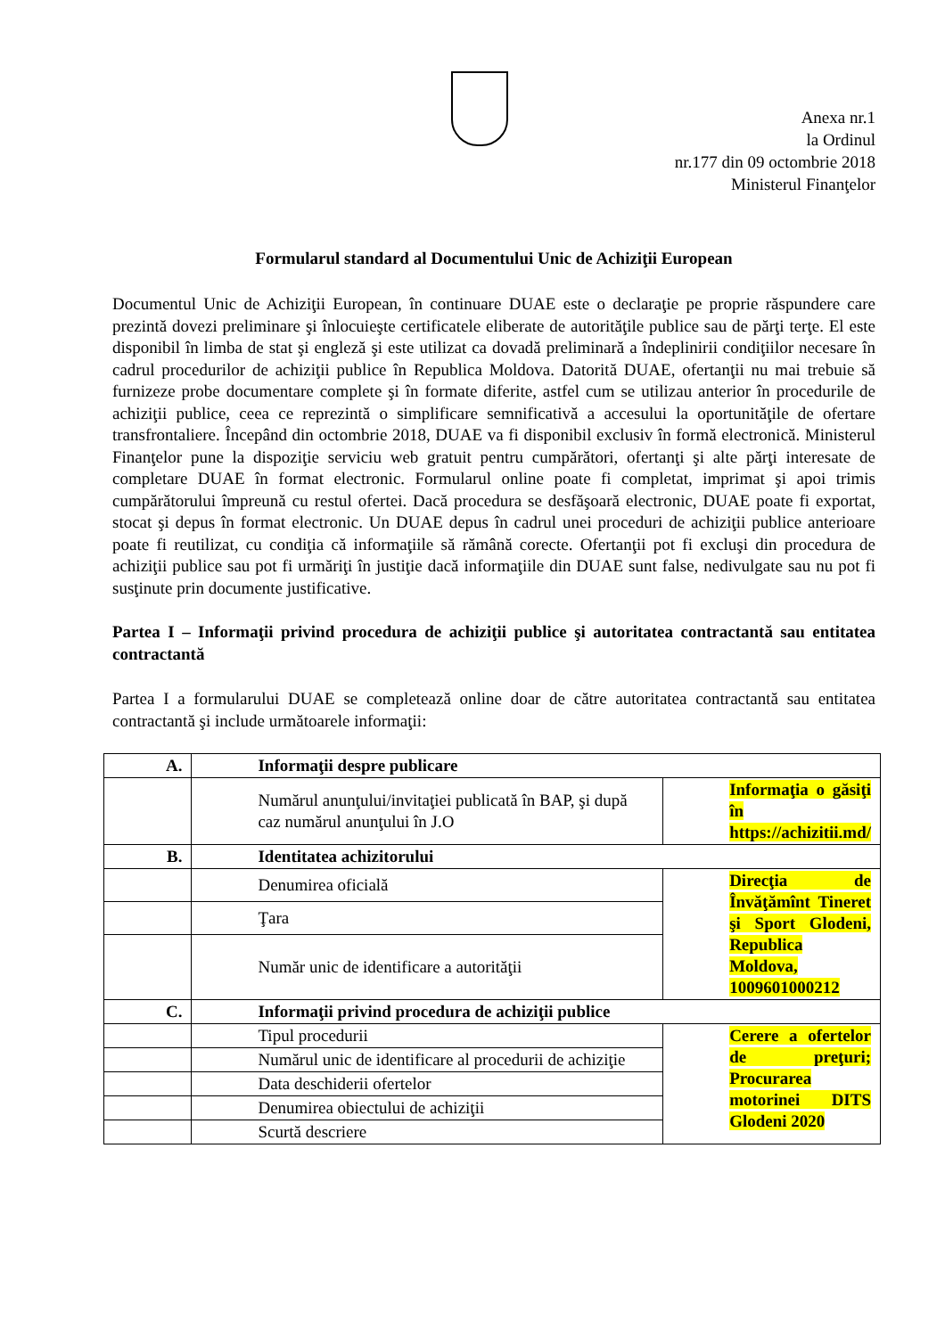Anexa nr.1
la Ordinul
nr.177 din 09 octombrie 2018
Ministerul Finanţelor
Formularul standard al Documentului Unic de Achiziţii European
Documentul Unic de Achiziţii European, în continuare DUAE este o declaraţie pe proprie răspundere care prezintă dovezi preliminare şi înlocuieşte certificatele eliberate de autorităţile publice sau de părţi terţe. El este disponibil în limba de stat şi engleză şi este utilizat ca dovadă preliminară a îndeplinirii condiţiilor necesare în cadrul procedurilor de achiziţii publice în Republica Moldova. Datorită DUAE, ofertanţii nu mai trebuie să furnizeze probe documentare complete şi în formate diferite, astfel cum se utilizau anterior în procedurile de achiziţii publice, ceea ce reprezintă o simplificare semnificativă a accesului la oportunităţile de ofertare transfrontaliere. Începând din octombrie 2018, DUAE va fi disponibil exclusiv în formă electronică. Ministerul Finanţelor pune la dispoziţie serviciu web gratuit pentru cumpărători, ofertanţi şi alte părţi interesate de completare DUAE în format electronic. Formularul online poate fi completat, imprimat şi apoi trimis cumpărătorului împreună cu restul ofertei. Dacă procedura se desfăşoară electronic, DUAE poate fi exportat, stocat şi depus în format electronic. Un DUAE depus în cadrul unei proceduri de achiziţii publice anterioare poate fi reutilizat, cu condiţia că informaţiile să rămână corecte. Ofertanţii pot fi excluşi din procedura de achiziţii publice sau pot fi urmăriţi în justiţie dacă informaţiile din DUAE sunt false, nedivulgate sau nu pot fi susţinute prin documente justificative.
Partea I – Informaţii privind procedura de achiziţii publice şi autoritatea contractantă sau entitatea contractantă
Partea I a formularului DUAE se completează online doar de către autoritatea contractantă sau entitatea contractantă şi include următoarele informaţii:
| A. | Informaţii despre publicare | |
| | Numărul anunţului/invitaţiei publicată în BAP, şi după caz numărul anunţului în J.O | Informaţia o găsiţi în https://achizitii.md/ |
| B. | Identitatea achizitorului | |
| | Denumirea oficială | Direcţia de Învăţămînt Tineret şi Sport Glodeni, Republica Moldova, 1009601000212 |
| | Ţara | |
| | Număr unic de identificare a autorităţii | |
| C. | Informaţii privind procedura de achiziţii publice | |
| | Tipul procedurii | Cerere a ofertelor de preţuri; Procurarea motorinei DITS Glodeni 2020 |
| | Numărul unic de identificare al procedurii de achiziţie | |
| | Data deschiderii ofertelor | |
| | Denumirea obiectului de achiziţii | |
| | Scurtă descriere | |